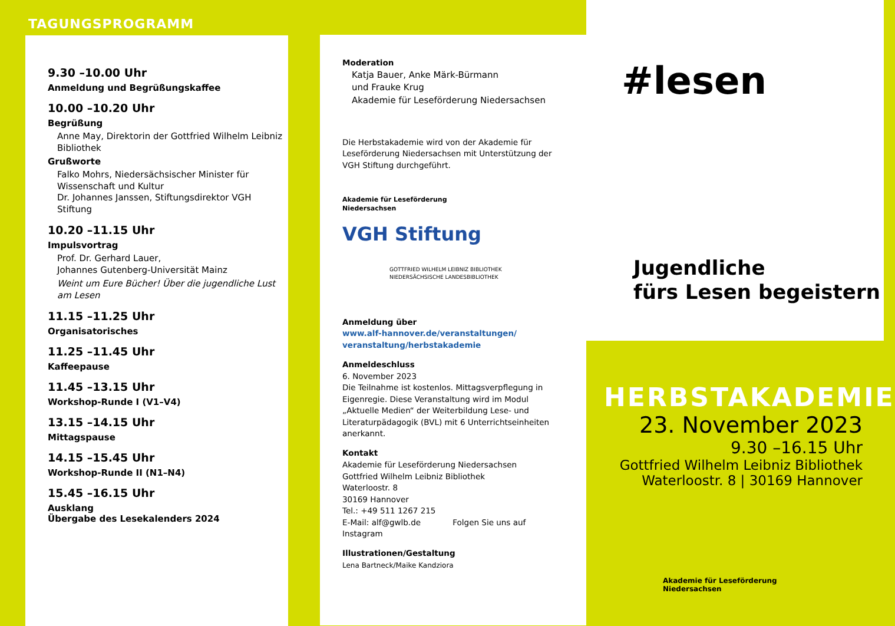TAGUNGSPROGRAMM
9.30 –10.00 Uhr
Anmeldung und Begrüßungskaffee
10.00 –10.20 Uhr
Begrüßung
Anne May, Direktorin der Gottfried Wilhelm Leibniz Bibliothek
Grußworte
Falko Mohrs, Niedersächsischer Minister für Wissenschaft und Kultur
Dr. Johannes Janssen, Stiftungsdirektor VGH Stiftung
10.20 –11.15 Uhr
Impulsvortrag
Prof. Dr. Gerhard Lauer,
Johannes Gutenberg-Universität Mainz
Weint um Eure Bücher! Über die jugendliche Lust am Lesen
11.15 –11.25 Uhr
Organisatorisches
11.25 –11.45 Uhr
Kaffeepause
11.45 –13.15 Uhr
Workshop-Runde I (V1–V4)
13.15 –14.15 Uhr
Mittagspause
14.15 –15.45 Uhr
Workshop-Runde II (N1–N4)
15.45 –16.15 Uhr
Ausklang
Übergabe des Lesekalenders 2024
Moderation
Katja Bauer, Anke Märk-Bürmann
und Frauke Krug
Akademie für Leseförderung Niedersachsen
Die Herbstakademie wird von der Akademie für Leseförderung Niedersachsen mit Unterstützung der VGH Stiftung durchgeführt.
Akademie für Leseförderung
Niedersachsen
VGH Stiftung
GOTTFRIED WILHELM LEIBNIZ BIBLIOTHEK
NIEDERSÄCHSISCHE LANDESBIBLIOTHEK
Anmeldung über
www.alf-hannover.de/veranstaltungen/ veranstaltung/herbstakademie
Anmeldeschluss
6. November 2023
Die Teilnahme ist kostenlos. Mittagsverpflegung in Eigenregie. Diese Veranstaltung wird im Modul „Aktuelle Medien“ der Weiterbildung Lese- und Literaturpädagogik (BVL) mit 6 Unterrichtseinheiten anerkannt.
Kontakt
Akademie für Leseförderung Niedersachsen
Gottfried Wilhelm Leibniz Bibliothek
Waterloostr. 8
30169 Hannover
Tel.: +49 511 1267 215
E-Mail: alf@gwlb.de Folgen Sie uns auf Instagram
Illustrationen/Gestaltung
Lena Bartneck/Maike Kandziora
#lesen
Jugendliche
fürs Lesen begeistern
HERBSTAKADEMIE
23. November 2023
9.30 –16.15 Uhr
Gottfried Wilhelm Leibniz Bibliothek
Waterloostr. 8 | 30169 Hannover
Akademie für Leseförderung
Niedersachsen